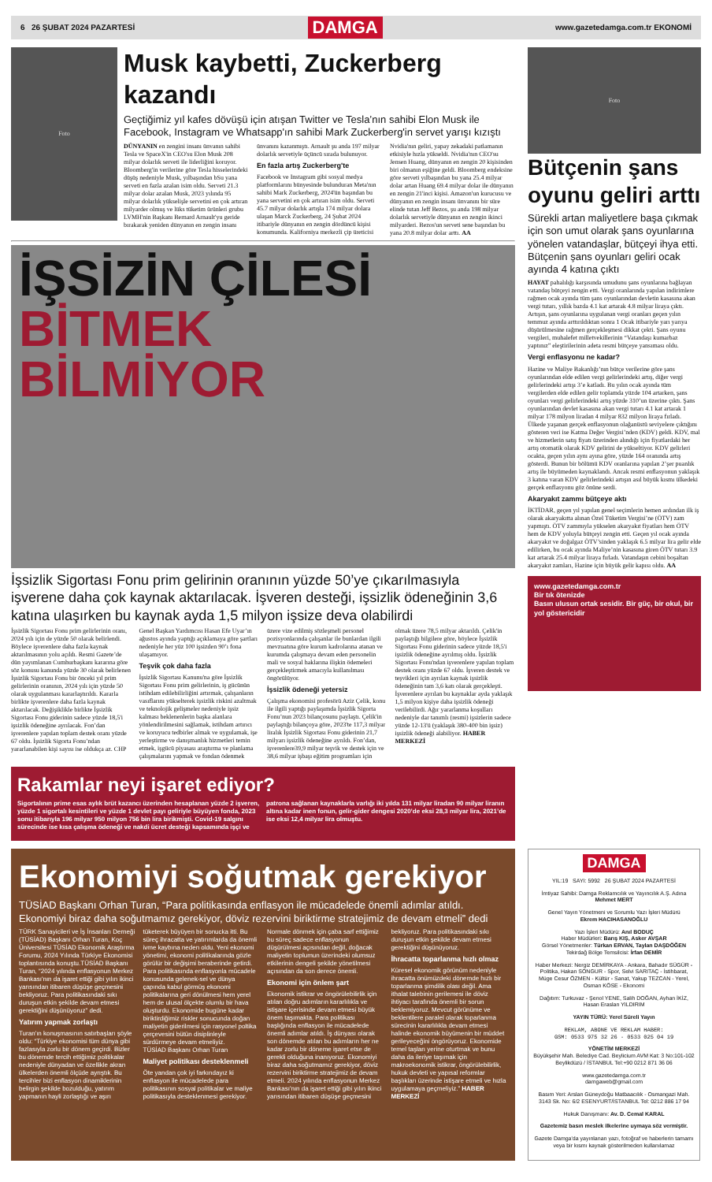6 26 ŞUBAT 2024 PAZARTESİ DAMGA www.gazetedamga.com.tr EKONOMİ
Foto
Musk kaybetti, Zuckerberg kazandı
Geçtiğimiz yıl kafes dövüşü için atışan Twitter ve Tesla’nın sahibi Elon Musk ile Facebook, Instagram ve Whatsapp'ın sahibi Mark Zuckerberg'in servet yarışı kızıştı
DÜNYANIN en zengini insanı ünvanın sahibi Tesla ve SpaceX'in CEO'su Elon Musk 208 milyar dolarlık serveti ile liderliğini koruyor. Bloomberg'in verilerine göre Tesla hisselerindeki düşüş nedeniyle Musk, yılbaşından bSu yana serveti en fazla azalan isim oldu. Serveti 21.3 milyar dolar azalan Musk, 2023 yılında 95 milyar dolarlık yükselişle servetini en çok artıran milyarder olmuş ve lüks tüketim ürünleri grubu LVMH'nin Başkanı Bernard Arnault'yu geride bırakarak yeniden dünyanın en zengin insanı ünvanını kazanmıştı. Arnault şu anda 197 milyar dolarlık servetiyle üçüncü sırada bulunuyor.
En fazla artış Zuckerberg'te
Facebook ve Instagram gibi sosyal medya platformlarını bünyesinde bulunduran Meta'nın sahibi Mark Zuckerberg, 2024'ün başından bu yana servetini en çok artıran isim oldu. Serveti 45.7 milyar dolarlık artışla 174 milyar dolara ulaşan Marck Zuckerberg, 24 Şubat 2024 itibariyle dünyanın en zengin dördüncü kişisi konumunda. Kaliforniya merkezli çip üreticisi Nvidia'nın geliri, yapay zekadaki patlamanın etkisiyle hızla yükseldi. Nvidia'nın CEO'su Jensen Huang, dünyanın en zengin 20 kişisinden biri olmanın eşiğine geldi. Bloomberg endeksine göre serveti yılbaşından bu yana 25.4 milyar dolar artan Huang 69.4 milyar dolar ile dünyanın en zengin 21'inci kişisi. Amazon'un kurucusu ve dünyanın en zengin insanı ünvanını bir süre elinde tutan Jeff Bezos, şu anda 198 milyar dolarlık servetiyle dünyanın en zengin ikinci milyarderi. Bezos'un serveti sene başından bu yana 20.8 milyar dolar arttı. AA
İŞSİZİN ÇİLESİ
BİTMEK
BİLMİYOR
İşsizlik Sigortası Fonu prim gelirinin oranının yüzde 50’ye çıkarılmasıyla işverene daha çok kaynak aktarılacak. İşveren desteği, işsizlik ödeneğinin 3,6 katına ulaşırken bu kaynak ayda 1,5 milyon işsize deva olabilirdi
İşsizlik Sigortası Fonu prim gelirlerinin oranı, 2024 yılı için de yüzde 50 olarak belirlendi. Böylece işverenlere daha fazla kaynak aktarılmasının yolu açıldı. Resmi Gazete’de dün yayımlanan Cumhurbaşkanı kararına göre söz konusu kanunda yüzde 30 olarak belirlenen İşsizlik Sigortası Fonu bir önceki yıl prim gelirlerinin oranının, 2024 yılı için yüzde 50 olarak uygulanması kararlaştırıldı. Kararla birlikte işverenlere daha fazla kaynak aktarılacak. Değişiklikle birlikte İşsizlik Sigortası Fonu giderinin sadece yüzde 18,5'i işsizlik ödeneğine ayrılacak. Fon’dan işverenlere yapılan toplam destek oranı yüzde 67 oldu. İşsizlik Sigorta Fonu’ndan yararlanabilen kişi sayısı ise oldukça az. CHP Genel Başkan Yardımcısı Hasan Efe Uyar’ın ağustos ayında yaptığı açıklamaya göre şartları nedeniyle her yüz 100 işsizden 90’ı fona ulaşamıyor.
Teşvik çok daha fazla
İşsizlik Sigortası Kanunu'na göre İşsizlik Sigortası Fonu prim gelirlerinin, iş gücünün istihdam edilebilirliğini artırmak, çalışanların vasıflarını yükselterek işsizlik riskini azaltmak ve teknolojik gelişmeler nedeniyle işsiz kalması beklenenlerin başka alanlara yönlendirilmesini sağlamak, istihdam artırıcı ve koruyucu tedbirler almak ve uygulamak, işe yerleştirme ve danışmanlık hizmetleri temin etmek, işgücü piyasası araştırma ve planlama çalışmalarını yapmak ve fondan ödenmek üzere vize edilmiş sözleşmeli personel pozisyonlarında çalışanlar ile bunlardan ilgili mevzuatına göre kurum kadrolarına atanan ve kurumda çalışmaya devam eden personelin mali ve sosyal haklarına ilişkin ödemeleri gerçekleştirmek amacıyla kullanılması öngörülüyor.
İşsizlik ödeneği yetersiz
Çalışma ekonomisi profesörü Aziz Çelik, konu ile ilgili yaptığı paylaşımda İşsizlik Sigorta Fonu’nun 2023 bilançosunu paylaştı. Çelik'in paylaştığı bilançoya göre, 2023'te 117,3 milyar liralık İşsizlik Sigortası Fonu giderinin 21,7 milyarı işsizlik ödeneğine ayrıldı. Fon’dan, işverenlere39,9 milyar teşvik ve destek için ve 38,6 milyar işbaşı eğitim programları için olmak üzere 78,5 milyar aktarıldı. Çelik'in paylaştığı bilgilere göre, böylece İşsizlik Sigortası Fonu giderinin sadece yüzde 18,5'i işsizlik ödeneğine ayrılmış oldu. İşsizlik Sigortası Fonu'ndan işverenlere yapılan toplam destek oranı yüzde 67 oldu. İşveren destek ve teşvikleri için ayrılan kaynak işsizlik ödeneğinin tam 3,6 katı olarak gerçekleşti. İşverenlere ayrılan bu kaynaklar ayda yaklaşık 1,5 milyon kişiye daha işsizlik ödeneği verilebilirdi. Ağır yararlanma koşulları nedeniyle dar tanımlı (resmi) işsizlerin sadece yüzde 12-13'ü (yaklaşık 380-400 bin işsiz) işsizlik ödeneği alabiliyor. HABER MERKEZİ
Rakamlar neyi işaret ediyor?
Sigortalının prime esas aylık brüt kazancı üzerinden hesaplanan yüzde 2 işveren, yüzde 1 sigortalı kesintileri ve yüzde 1 devlet payı geliriyle büyüyen fonda, 2023 sonu itibarıyla 196 milyar 950 milyon 756 bin lira birikmişti. Covid-19 salgını sürecinde ise kısa çalışma ödeneği ve nakdi ücret desteği kapsamında işçi ve patrona sağlanan kaynaklarla varlığı iki yılda 131 milyar liradan 90 milyar liranın altına kadar inen fonun, gelir-gider dengesi 2020’de eksi 28,3 milyar lira, 2021’de ise eksi 12,4 milyar lira olmuştu.
Foto
Bütçenin şans oyunu geliri arttı
Sürekli artan maliyetlere başa çıkmak için son umut olarak şans oyunlarına yönelen vatandaşlar, bütçeyi ihya etti. Bütçenin şans oyunları geliri ocak ayında 4 katına çıktı
HAYAT pahalılığı karşısında umudunu şans oyunlarına bağlayan vatandaş bütçeyi zengin etti. Vergi oranlarında yapılan indirimlere rağmen ocak ayında tüm şans oyunlarından devletin kasasına akan vergi tutarı, yıllık bazda 4.1 kat artarak 4.8 milyar liraya çıktı. Artışın, şans oyunlarına uygulanan vergi oranları geçen yılın temmuz ayında arttırıldıktan sonra 1 Ocak itibariyle yarı yarıya düşürülmesine rağmen gerçekleşmesi dikkat çekti. Şans oyunu vergileri, muhalefet milletvekillerinin “Vatandaşı kumarbaz yaptınız” eleştirilerinin adeta resmi bütçeye yansıması oldu.
Vergi enflasyonu ne kadar?
Hazine ve Maliye Bakanlığı’nın bütçe verilerine göre şans oyunlarından elde edilen vergi gelirlerindeki artış, diğer vergi gelirlerindeki artışı 3’e katladı. Bu yılın ocak ayında tüm vergilerden elde edilen gelir toplamda yüzde 104 artarken, şans oyunları vergi gelirlerindeki artış yüzde 310’un üzerine çıktı. Şans oyunlarından devlet kasasına akan vergi tutarı 4.1 kat artarak 1 milyar 178 milyon liradan 4 milyar 832 milyon liraya fırladı. Ülkede yaşanan gerçek enflasyonun olağanüstü seviyelere çıktığını gösteren veri ise Katma Değer Vergisi’nden (KDV) geldi. KDV, mal ve hizmetlerin satış fiyatı üzerinden alındığı için fiyatlardaki her artış otomatik olarak KDV gelirini de yükseltiyor. KDV gelirleri ocakta, geçen yılın aynı ayına göre, yüzde 164 oranında artış gösterdi. Bunun bir bölümü KDV oranlarına yapılan 2’şer puanlık artış ile büyümeden kaynaklandı. Ancak resmi enflasyonun yaklaşık 3 katına varan KDV gelirlerindeki artışın asıl büyük kısmı ülkedeki gerçek enflasyonu göz önüne serdi.
Akaryakıt zammı bütçeye aktı
İKTİDAR, geçen yıl yapılan genel seçimlerin hemen ardından ilk iş olarak akaryakıtta alınan Özel Tüketim Vergisi’ne (ÖTV) zam yapmıştı. ÖTV zammıyla yükselen akaryakıt fiyatları hem ÖTV hem de KDV yoluyla bütçeyi zengin etti. Geçen yıl ocak ayında akaryakıt ve doğalgaz ÖTV’sinden yaklaşık 6.5 milyar lira gelir elde edilirken, bu ocak ayında Maliye’nin kasasına giren ÖTV tutarı 3.9 kat artarak 25.4 milyar liraya fırladı. Vatandaşın cebini boşaltan akaryakıt zamları, Hazine için büyük gelir kapısı oldu. AA
www.gazetedamga.com.tr
Bir tık ötenizde
Basın ulusun ortak sesidir. Bir güç, bir okul, bir yol göstericidir
Ekonomiyi soğutmak gerekiyor
TÜSİAD Başkanı Orhan Turan, “Para politikasında enflasyon ile mücadelede önemli adımlar atıldı. Ekonomiyi biraz daha soğutmamız gerekiyor, döviz rezervini biriktirme stratejimiz de devam etmeli” dedi
TÜRK Sanayicileri ve İş İnsanları Derneği (TÜSİAD) Başkanı Orhan Turan, Koç Üniversitesi TÜSİAD Ekonomik Araştırma Forumu, 2024 Yılında Türkiye Ekonomisi toplantısında konuştu.TÜSİAD Başkanı Turan, “2024 yılında enflasyonun Merkez Bankası'nın da işaret ettiği gibi yılın ikinci yarısından itibaren düşüşe geçmesini bekliyoruz. Para politikasındaki sıkı duruşun etkin şekilde devam etmesi gerektiğini düşünüyoruz” dedi.
Yatırım yapmak zorlaştı
Turan'ın konuşmasının satırbaşları şöyle oldu: “Türkiye ekonomisi tüm dünya gibi fazlasıyla zorlu bir dönem geçirdi. Bizler bu dönemde tercih ettiğimiz politikalar nedeniyle dünyadan ve özellikle akran ülkelerden önemli ölçüde ayrıştık. Bu tercihler bizi enflasyon dinamiklerinin belirgin şekilde bozulduğu, yatırım yapmanın hayli zorlaştığı ve aşırı tüketerek büyüyen bir sonucka itti. Bu süreç ihracatta ve yatırımlarda da önemli ivme kaybına neden oldu. Yeni ekonomi yönetimi, ekonomi politikalarında gözle görülür bir değişimi beraberinde getirdi. Para politikasında enflasyonla mücadele konusunda gelenek-sel ve dünya çapında kabul görmüş ekonomi politikalarına geri dönülmesi hem yerel hem de ulusal ölçekte olumlu bir hava oluşturdu. Ekonomide bugüne kadar biriktirdiğimiz riskler sonucunda doğan maliyetin giderilmesi için rasyonel poltika çerçevesini bütün disiplinleyle sürdürmeye devam etmeliyiz.
TÜSİAD Başkanı Orhan Turan
Maliyet politikası desteklenmeli
Öte yandan çok iyi farkındayız ki enflasyon ile mücadelede para politikasının sosyal politikalar ve maliye politikasıyla desteklenmesi gerekiyor. Normale dönmek için çaba sarf ettiğimiz bu süreç sadece enflasyonun düşürülmesi açısından değil, doğacak maliyetin toplumun üzerindeki olumsuz etkilerinin dengeli şekilde yönetilmesi açısından da son derece önemli.
Ekonomi için önlem şart
Ekonomik istikrar ve öngörülebilirlik için atılan doğru adımların kararlılıkla ve istişare içerisinde devam etmesi büyük önem taşımakta. Para politikası başlığında enflasyon ile mücadelede önemli adımlar atıldı. İş dünyası olarak son dönemde atılan bu adımların her ne kadar zorlu bir döneme işaret etse de gerekli olduğuna inanıyoruz. Ekonomiyi biraz daha soğutmamız gerekiyor, döviz rezervini biriktirme stratejimiz de devam etmeli. 2024 yılında enflasyonun Merkez Bankası'nın da işaret ettiği gibi yılın ikinci yarısından itibaren düşüşe geçmesini bekliyoruz. Para politikasındaki sıkı duruşun etkin şekilde devam etmesi gerektiğini düşünüyoruz.
İhracatta toparlanma hızlı olmaz
Küresel ekonomik görünüm nedeniyle ihracatta önümüzdeki dönemde hızlı bir toparlanma şimdilik olası değil. Ama ithalat talebinin gerilemesi ile döviz ihtiyacı tarafında önemli bir sorun beklemiyoruz. Mevcut görünüme ve beklentilere paralel olarak toparlanma sürecinin kararlılıkla devam etmesi halinde ekonomik büyümenin bir müddet gerileyeceğini öngörüyoruz. Ekonomide temel taşları yerine oturtmak ve bunu daha da ileriye taşımak için makroekonomik istikrar, öngörülebilirlik, hukuk devleti ve yapısal reformlar başlıkları üzerinde istişare etmeli ve hızla uygulamaya geçmeliyiz.” HABER MERKEZİ
DAMGA
YIL:19 SAYI: 5992 26 ŞUBAT 2024 PAZARTESİ
İmtiyaz Sahibi: Damga Reklamcılık ve Yayıncılık A.Ş. Adına
Mehmet MERT
Genel Yayın Yönetmeni ve Sorumlu Yazı İşleri Müdürü
Ekrem HACIHASANOĞLU
Yazı İşleri Müdürü: Anıl BODUÇ
Haber Müdürleri: Barış KIŞ, Asker AVŞAR
Görsel Yönetmenler: Türkan ERVAN, Taylan DAŞDÖĞEN
Tekirdağ Bölge Temsilcisi: İrfan DEMİR
Haber Merkezi: Nergiz DEMİRKAYA - Ankara, Bahadır SÜGÜR - Politika, Hakan SONGUR - Spor, Selvi SARITAÇ - İstihbarat, Müge Cesur ÖZMEN - Kültür - Sanat, Yakup TEZCAN - Yerel, Osman KÖSE - Ekonomi
Dağıtım: Turkuvaz - Şenol YENE, Salih DOĞAN, Ayhan İKİZ, Hasan Eraslan YILDIRIM
YAYIN TÜRÜ: Yerel Süreli Yayın
REKLAM, ABONE VE REKLAM HABER:
GSM: 0533 975 32 26 - 0533 025 04 19
YÖNETİM MERKEZİ
Büyükşehir Mah. Belediye Cad. Beylicium AVM Kat: 3 No:101-102 Beylikdüzü / İSTANBUL Tel:+90 0212 871 36 06
www.gazetedamga.com.tr
damgaweb@gmail.com
Basım Yeri: Arslan Güneydoğu Matbaacılık - Osmangazi Mah. 3143 Sk. No: 6/2 ESENYURT/İSTANBUL Tel: 0212 886 17 94
Hukuk Danışmanı: Av. D. Cemal KARAL
Gazetemiz basın meslek ilkelerine uymaya söz vermiştir.
Gazete Damga'da yayınlanan yazı, fotoğraf ve haberlerin tamamı veya bir kısmı kaynak gösterilmeden kullanılamaz